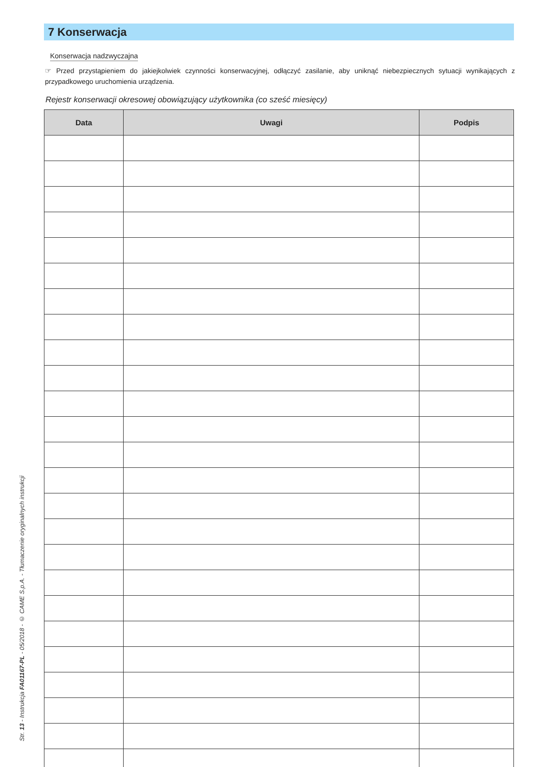7 Konserwacja
Konserwacja nadzwyczajna
☞ Przed przystąpieniem do jakiejkolwiek czynności konserwacyjnej, odłączyć zasilanie, aby uniknąć niebezpiecznych sytuacji wynikających z przypadkowego uruchomienia urządzenia.
Rejestr konserwacji okresowej obowiązujący użytkownika (co sześć miesięcy)
| Data | Uwagi | Podpis |
| --- | --- | --- |
Str. 13 - Instrukcja FA01167-PL - 05/2018 - © CAME S.p.A. - Tłumaczenie oryginalnych instrukcji